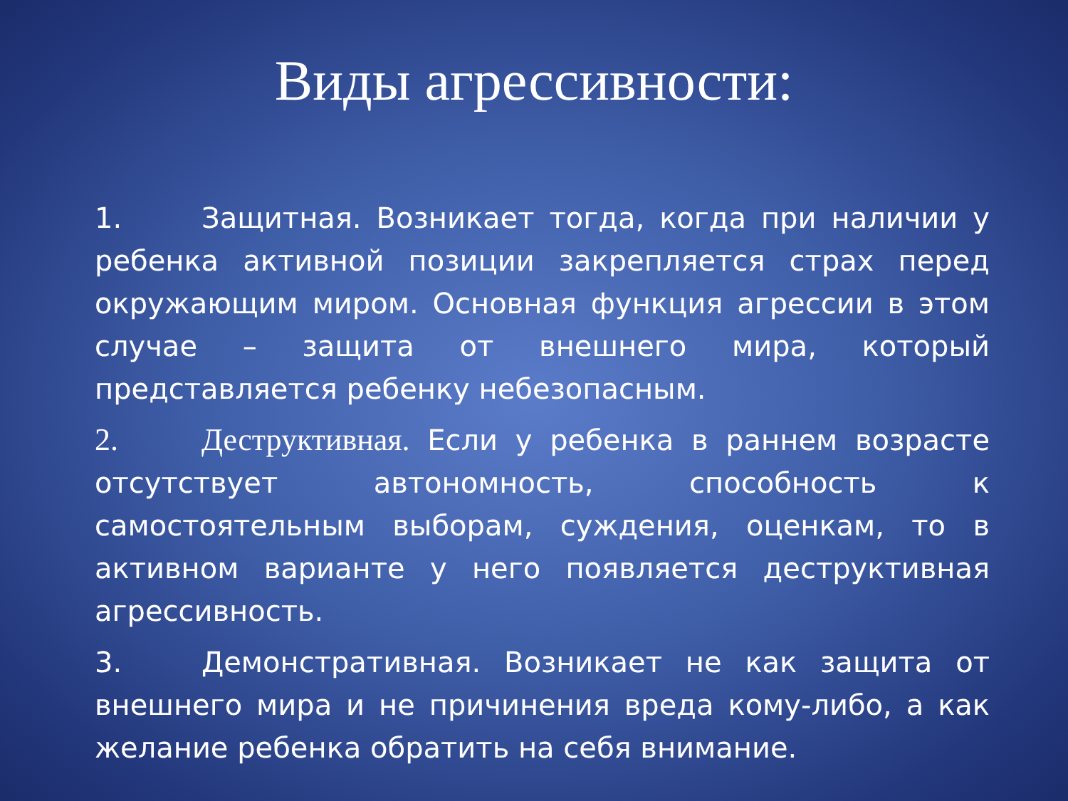Виды агрессивности:
1. Защитная. Возникает тогда, когда при наличии у ребенка активной позиции закрепляется страх перед окружающим миром. Основная функция агрессии в этом случае – защита от внешнего мира, который представляется ребенку небезопасным.
2. Деструктивная. Если у ребенка в раннем возрасте отсутствует автономность, способность к самостоятельным выборам, суждения, оценкам, то в активном варианте у него появляется деструктивная агрессивность.
3. Демонстративная. Возникает не как защита от внешнего мира и не причинения вреда кому-либо, а как желание ребенка обратить на себя внимание.